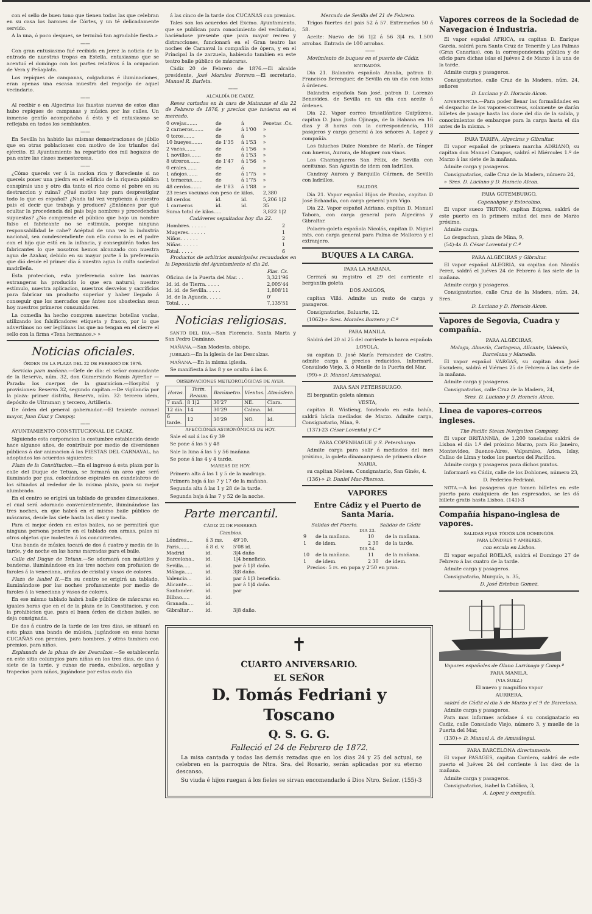con el sello de buen tono que tienen todas las que celebran en su casa los barones de Córtes, y un té delicadamente servido.
A la una, ó poco despues, se terminó tan agradable fiesta.»
——
Con gran entusiasmo fué recibida en Jerez la noticia de la entrada de nuestras tropas en Estella, entusiasmo que se acentuó el domingo con los partes relativos á la ocupacion de Vera y Peñaplata.
Los repiques de campanas, colgaduras é iluminaciones, eran apenas una escasa muestra del regocijo de aquel vecindario.
——
Al recibir e en Algeciras las faustas nuevas de estos dias hubo repiques de campanas y música por las calles. Un inmenso gentío acompañaba á ésta y el entusiasmo se reflejaba en todos los semblantes.
——
En Sevilla ha habido las mismas demostraciones de júbilo que en otras poblaciones con motivo de los triunfos del ejército. El Ayuntamiento ha repartido dos mil hogazas de pan entre las clases menesterosas.
——
¿Cómo quereis ver á la nacion rica y floreciente si no quereis poner una piedra en el edificio de la riqueza pública conspirais uno y otro dia tanto el rico como el pobre en su destruccion y ruina? ¿Qué motivo hay para desprestigiar todo lo que es español? ¿Nada tal vez vergüenza á nuestro pais el decir que trabaja y produce? ¿Entónces por qué ocultar la procedencia del pais bajo nombres y procedencias supuestas? ¿No comprende el público que bajo un nombre falso el fabricante no se estimula, porque ninguna responsabilidad le cabe? Acéptad de una vez la industria nacional, sea condescendiente con ella como lo es el padre con el hijo que está en la infancia, y conseguirán todos los fabricantes lo que nosotros hemos alcanzado con nuestra agua de Azahar, debido en su mayor parte á la preferencia que dió desde el primer dia á nuestra agua la culta sociedad madrileña.
Esta proteccion, esta preferencia sobre las marcas extrangeras ha producido lo que era natural; nuestro estímulo, nuestra aplicacion, nuestros desvelos y sacrificios para fabricar un producto superior y haber llegado á conseguir que los mercados que ántes nos abastecian sean hoy nuestros primeros consumidores.
La comedia ha hecho compren nuestras botellas vacías, utilizando los falsificadores etiqueta y frasco, por lo que advertimos no ser legítimas las que no tengan en el cierre el sello con la firma «Tena hermanos.» »
Noticias oficiales.
ÓRDEN DE LA PLAZA DEL 22 DE FEBRERO DE 1876.
Servicio para mañana.—Gefe de dia: el señor comandante de la Reserva, núm. 32, don Gumersindo Ramis Ayreflor —Parada: los cuerpos de la guarnicion.—Hospital y provisiones: Reserva 32, segundo capitan.—De vigilancia por la plaza: primer distrito, Reserva, núm. 32: tercero idem, depósito de Ultramar; y tercero, Artillería.
De órden del general gobernador.—El teniente coronel mayor, Juan Diaz y Campoy.
——
AYUNTAMIENTO CONSTITUCIONAL DE CADIZ.
Siguiendo esta corporacion la costumbre establecida desde hace algunos años, de contribuir por medio de diversiones públicas á dar animacion á las FIESTAS DEL CARNAVAL, ha adoptados los acuerdos siguientes:
Plaza de la Constitucion.—En el ingreso á esta plaza por la calle del Duque de Tetuan, se formará un arco que será iluminado por gas, colocándose espirales en candelabros de los situados al rededor de la misma plaza, para su mejor alumbrado.
En el centro se erigirá un tablado de grandes dimensiones, el cual será adornado convenientemente, iluminándose las tres noches, en que habrá en el mismo baile público de máscaras, desde las siete hasta las diez y media.
Para el mejor órden en estos bailes, no se permitirá que ninguna persona penetre en el tablado con armas, palos ni otros objetos que molesten á los concurrentes.
Una banda de música tocará de dos á cuatro y media de la tarde, y de noche en las horas marcadas para el baile.
Calle del Duque de Tetuan.—Se adornará con mástiles y banderas, iluminándose en las tres noches con profusion de faroles á la veneciana, arañas de cristal y vasos de colores.
Plaza de Isabel II.—En su centro se erigirá un tablado, iluminándose por las noches profusamente por medio de faroles á la veneciana y vasos de colores.
En ese mismo tablado habrá baile público de máscaras en iguales horas que en el de la plaza de la Constitucion, y con la prohibicion que, para el buen órden de dichos bailes, se deja consignada.
De dos á cuatro de la tarde de los tres dias, se situará en esta plaza una banda de música, jugándose en esas horas CUCAÑAS con premios, para hombres, y otras tambien con premios, para niños.
Esplanada de la plaza de los Descalzos.—Se establecerán en este sitio columpios para niñas en los tres dias, de una á siete de la tarde, y cunas de rueda, caballos, argollas y trapecios para niños, jugándose por estos cada dia
á las cinco de la tarde dos CUCAÑAS con premios.
Tales son los acuerdos del Excmo. Ayuntamiento, que se publican para conocimiento del vecindario, haciéndose presente que para mayor recreo y distracciones, funcionará en el Gran teatro las noches de Carnaval la compañía de ópera, y en el Principal la de zarzuela, habiendo tambien en este teatro baile público de máscaras.
Cádiz 20 de Febrero de 1876.—El alcalde presidente, José Morales Borrero.—El secretario, Manuel R. Barleta.
——
ALCALDÍA DE CADIZ.
Reses cortadas en la casa de Matanzas el dia 22 de Febrero de 1876, y precios que tuvieron en el mercado.
| 0 ovejas....... | de | á | Pesetas .Cs. |
| 2 carneros....... | de | á 1'00 | » |
| 0 toros....... | de | á | » |
| 10 bueyes....... | de 1'35 | á 1'53 | » |
| 2 vacas....... | de | á 1'56 | » |
| 1 novillos....... | de | á 1'53 | » |
| 8 utreros....... | de 1'47 | á 1'56 | » |
| 0 erales....... | de | á | » |
| 1 añojos....... | de | á 1'75 | » |
| 1 terneras....... | de | á 1'75 | » |
| 48 cerdos....... | de 1'83 | á 1'88 | » |
| 23 reses vacunas con peso de kilos, | | | 2,380 |
| 48 cerdos | id. | id. | 5,206 1/2 |
| 1 carneros | id. | id. | 35 |
| Suma total de kilos..... | | | 3,822 1/2 |
Cadáveres sepultados hoy dia 22.
| Hombres. . . . . . | 2 |
| Mugeres. . . . . . | 1 |
| Niños. . . . . . | 2 |
| Niñas. . . . . . | 1 |
| Total. . . . . | 6 |
Productos de arbitrios municipales recaudados en la Depositaría del Ayuntamiento el dia 2d.
| | Plas. Cs. |
| Oficina de la Puerta del Mar. . . | 3,321'96 |
| Id. id. de Tierra. . . . . | 2,005'44 |
| Id. id. de Sevilla. . . . . | 1,808'11 |
| Id. de la Aguada. . . . . | 0' |
| Total. . . . | 7,135'51 |
Noticias religiosas.
SANTO DEL DIA.—San Florencio, Santa Marta y San Pedro Damiano.
MAÑANA.—San Modesto, obispo.
JUBILEO.—En la iglesia de las Descalzas.
MAÑANA.—En la misma iglesia.
Se manifiesta á las 8 y se oculta á las 6.
OBSERVACIONES METEOROLÓGICAS DE AYER.
| Horas. | Term. Reaum. | Barómetro. | Vientos. | Atmósfera. |
| --- | --- | --- | --- | --- |
| 7 mañ. | 8 1/2 | 30'27 | NE. | Clara. |
| 12 dia. | 14 | 30'29 | Calma. | Id. |
| 6 tarde. | 12 | 30'29 | NO. | Id. |
AFECCIONES ASTRONÓMICAS DE HOY.
Sale el sol á las 6 y 39
Se pone á las 5 y 48
Sale la luna á las 5 y 56 mañana
Se pone á las 4 y 4 tarde.
MAREAS DE HOY.
Primera alta á las 1 y 5 de la madruga.
Primera baja á las 7 y 17 de la mañana.
Segunda alta á las 1 y 28 de la tarde.
Segunda baja á las 7 y 52 de la noche.
Parte mercantil.
CÁDIZ 22 DE FEBRERO.
Cambios.
| Lóndres.... | á 3 ms. | 49'10. |
| Paris....... | á 8 d. v. | 5'08 id. |
| Madrid | id. | 3/4 daño |
| Barcelona.. | id. | 1/4 beneficio. |
| Sevilla..... | id. | par á 1/8 daño. |
| Málaga..... | id. | 3/8 daño. |
| Valencia... | id. | par á 1/3 beneficio. |
| Alicante.... | id. | par á 1/4 daño. |
| Santander.. | id. | par |
| Bilbao..... | id. | |
| Granada.... | id. | |
| Gibraltar... | id. | 3/8 daño. |
Mercado de Sevilla del 21 de Febrero.
Trigos fuertes del pais 52 á 57. Extremeños 50 á 58.
Aceite: Nuevo de 56 1|2 á 56 3|4 rs. 1.500 arrobas. Entrada de 100 arrobas.
——
Movimiento de buques en el puerto de Cádiz.
ENTRADOS.
Dia 21. Balandra española Amalia, patron D. Francisco Berenguer, de Sevilla en un dia con lozas á órdenes.
Balandra española San José, patron D. Lorenzo Benavides, de Sevilla en un dia con aceite á órdenes.
Dia 22. Vapor correo trasatlántico Guipúzcoa, capitan D. Juan Justo Ojinaga, de la Habana en 16 dias y 8 horas con la correspondencia, 118 pasajeros y carga general á los señores A. Lopez y compañía.
Los faluchos Dulce Nombre de María, de Tánger con huevos, Aurora, de Moguer con vinos.
Los Charangueros San Félix, de Sevilla con aceitunas. San Agustin de idem con ladrillos.
Candray Aurora y Barquilla Cármen, de Sevilla con ladrillos.
SALIDOS.
Dia 21. Vapor español Hijos de Pombo, capitan D José Echandia, con carga general para Vigo.
Dia 22. Vapor español Adriano, capitan D. Manuel Tabora, con carga general para Algeciras y Gibraltar.
Polacra-goleta española Nicolás, capitan D. Miguel rats, con carga general para Palma de Mallorca y el extranjero.
BUQUES A LA CARGA.
PARA LA HABANA.
Cerrará su registro el 29 del corriente el bergantin goleta
DOS AMIGOS,
capitan Villó. Admite un resto de carga y pasageros.
Consignatarios, Baluarte, 12.
(1062)-» Sres. Morales Borrero y C.ª
PARA MANILA.
Saldrá del 20 al 25 del corriente la barca española
LOYOLA,
su capitan D. José María Fernandez de Castro, admite carga á precios reducidos. Informará, Consulado Viejo, 3, ó Muelle de la Puerta del Mar.
(99)-» D. Manuel Amusategui.
PARA SAN PETERSBURGO.
El bergantin goleta aleman
VESTA,
capitan B. Wistieng, fondeado en esta bahía, saldrá hácia mediados de Marzo. Admite carga, Consignatario, Mina, 9.
(137)-23 César Lovental y C.ª
PARA COPENHAGUE y S. Petersburgo.
Admite carga para salir á mediados del mes próximo, la goleta dinamarquesa de primera clase
MARIA,
su capitan Nielsen. Consignatario, San Ginés, 4.
(136)-» D. Daniel Mac-Pherson.
VAPORES
Entre Cádiz y el Puerto de Santa María.
| Salidas del Puerto. | | Salidas de Cádiz | |
| --- | --- | --- | --- |
| DIA 23. | | | |
| 9 | de la mañana. | 10 | de la mañana. |
| 1 | de idem. | 2 30 | de la tarde. |
| DIA 24. | | | |
| 10 | de la mañana. | 11 | de la mañana. |
| 1 | de idem. | 2 30 | de idem. |
Precios: 5 rs. en popa y 2'50 en proa.
✝
CUARTO ANIVERSARIO.
EL SEÑOR
D. Tomás Fedriani y Toscano
Q. S. G. G.
Falleció el 24 de Febrero de 1872.
La misa cantada y todas las demás rezadas que en los dias 24 y 25 del actual, se celebren en la parroquia de Ntra. Sra. del Rosario, serán aplicadas por su eterno descanso.
Su viuda é hijos ruegan á los fieles se sirvan encomendarlo á Dios Ntro. Señor. (155)-3
Vapores correos de la Sociedad de Navegacion é Industria.
El vapor español AFRICA, su capitan D. Enrique Garcia, saldrá para Santa Cruz de Tenerife y Las Palmas (Gran Canarias), con la correspondencia pública y de oficio para dichas islas el Juéves 2 de Marzo á la una de la tarde.
Admite carga y pasageros.
Consignatarios, calle Cruz de la Madera, núm. 24, señores
D. Luciano y D. Horacio Alcon.
ADVERTENCIA.—Para poder llenar las formalidades en el despacho de los vapores-correos, solamente se darán billetes de pasage hasta las doce del dia de la salida, y conocimientos de embarque para la carga hasta el dia antes de la misma. »
PARA TARIFA, Algeciras y Gibraltar.
El vapor español de primera marcha ADRIANO, su capitan don Manuel Campos, saldrá el Miércoles 1.º de Marzo á las siete de la mañana.
Admite carga y pasageros.
Consignatarios, calle Cruz de la Madera, número 24,
» Sres. D. Luciano y D. Horacio Alcon.
PARA GOTEMBURGO,
Copenahgue y Estocolmo.
El vapor sueco TRITON, capitan Edgren, saldrá de este puerto en la primera mitad del mes de Marzo próximo.
Admite carga.
Lo despachan, plaza de Mina, 9,
(54)-4s D. César Lovental y C.ª
PARA ALGECIRAS y Gibraltar.
El vapor español ALEGRIA, su capitan don Nicolás Perez, saldrá el Juéves 24 de Febrero á las siete de la mañana.
Admite carga y pasageros.
Consignatarios, calle Cruz de la Madera, núm. 24, Sres.
D. Luciano y D. Horacio Alcon.
Vapores de Segovia, Cuadra y compañía.
PARA ALGECIRAS,
Malaga, Almeria, Cartagena, Alicante, Valencia, Barcelona y Marsella.
El vapor español VARGAS, su capitan don José Escudero, saldrá el Viérnes 25 de Febrero á las siete de la mañana.
Admite carga y pasageros.
Consignatarios, calle Cruz de la Madera, 24,
Sres. D. Luciano y D. Horacio Alcon.
Linea de vapores-correos ingleses.
The Pacific Steam Navigation Company.
El vapor BRITANNIA, de 1,200 toneladas saldrá de Lisboa el dia 1.º del próximo Marzo, para Rio Janeiro, Montevideo, Buenos-Aires, Valparaiso, Arica, Islay, Callao de Lima y todos los puertos del Pacífico.
Admite carga y pasageros para dichos puntos.
Informará en Cádiz, calle de los Doblones, número 23,
D. Federico Fedriani.
NOTA.—A los pasageros que tomen billetes en este puerto para cualquiera de los espresados, se les dá billete gratis hasta Lisboa. (141)-3
Compañía hispano-inglesa de vapores.
SALIDAS FIJAS TODOS LOS DOMINGOS.
PARA LÓNDRES Y AMBERES,
con escala en Lisboa.
El vapor español ROELAS, saldrá el Domingo 27 de Febrero á las cuatro de la tarde.
Admite carga y pasageros.
Consignatario, Murguía, n. 35,
D. José Esteban Gomez.
Vapores españoles de Olano Larrinaga y Comp.ª
PARA MANILA.
(VIA SUEZ.)
El nuevo y magnífico vapor
AURRERA,
saldrá de Cádiz el dia 5 de Marzo y el 9 de Barcelona.
Admite carga y pasageros.
Para mas informes acúdase á su consignatario en Cadiz, calle Consulado Viejo, número 3, y muelle de la Puerta del Mar,
(130)-» D. Manuel A. de Amusátegui.
PARA BARCELONA directamente.
El vapor PASAGES, capitan Cordero, saldrá de este puerto el Juéves 24 del corriente á las diez de la mañana.
Admite carga y pasageros.
Consignatarios, Isabel la Católica, 3,
A. Lopez y compañía.